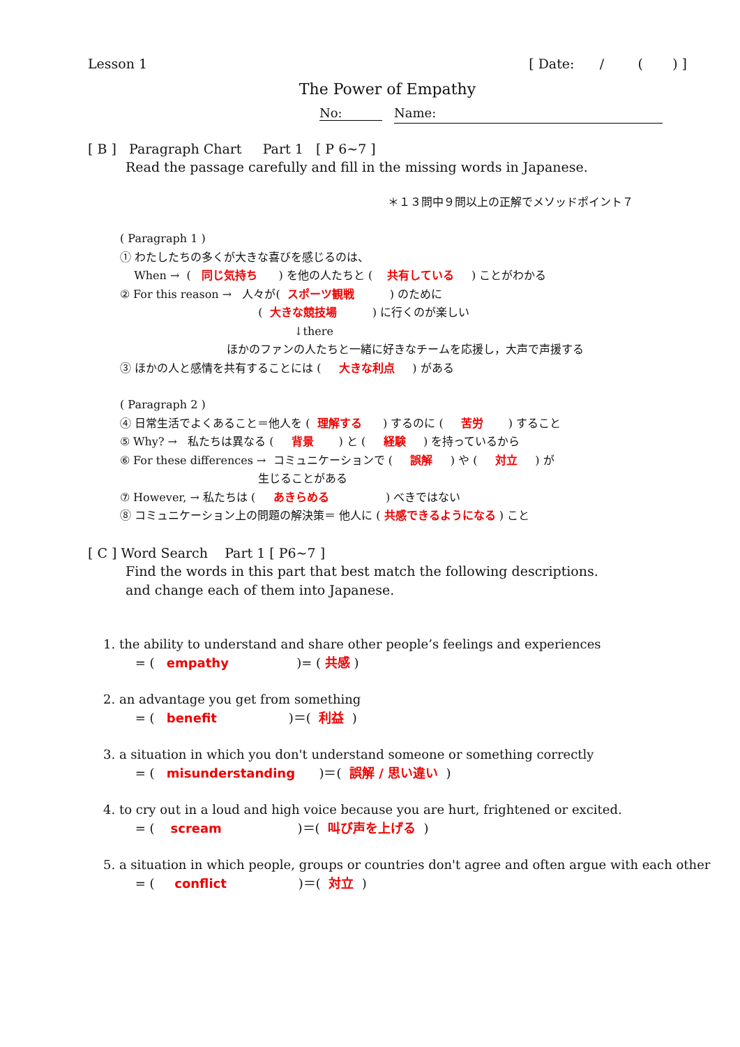Lesson 1 [ Date: / ( ) ]
The Power of Empathy
No: Name:
[ B ] Paragraph Chart Part 1 [ P 6~7 ]
Read the passage carefully and fill in the missing words in Japanese.
＊１３問中９問以上の正解でメソッドポイント７
( Paragraph 1 )
① わたしたちの多くが大きな喜びを感じるのは、
When → ( 同じ気持ち ) を他の人たちと ( 共有している ) ことがわかる
② For this reason → 人々が( スポーツ観戦 ) のために
( 大きな競技場 ) に行くのが楽しい
↓there
ほかのファンの人たちと一緒に好きなチームを応援し，大声で声援する
③ ほかの人と感情を共有することには ( 大きな利点 ) がある
( Paragraph 2 )
④ 日常生活でよくあること＝他人を ( 理解する ) するのに ( 苦労 ) すること
⑤ Why? → 私たちは異なる ( 背景 ) と ( 経験 ) を持っているから
⑥ For these differences → コミュニケーションで ( 誤解 ) や ( 対立 ) が
生じることがある
⑦ However, → 私たちは ( あきらめる ) べきではない
⑧ コミュニケーション上の問題の解決策＝ 他人に ( 共感できるようになる ) こと
[ C ] Word Search Part 1 [ P6~7 ]
Find the words in this part that best match the following descriptions.
and change each of them into Japanese.
1. the ability to understand and share other people’s feelings and experiences
= ( empathy )= ( 共感 )
2. an advantage you get from something
= ( benefit )＝( 利益 )
3. a situation in which you don't understand someone or something correctly
= ( misunderstanding )＝( 誤解 / 思い違い )
4. to cry out in a loud and high voice because you are hurt, frightened or excited.
= ( scream )＝( 叫び声を上げる )
5. a situation in which people, groups or countries don't agree and often argue with each other
= ( conflict )＝( 対立 )